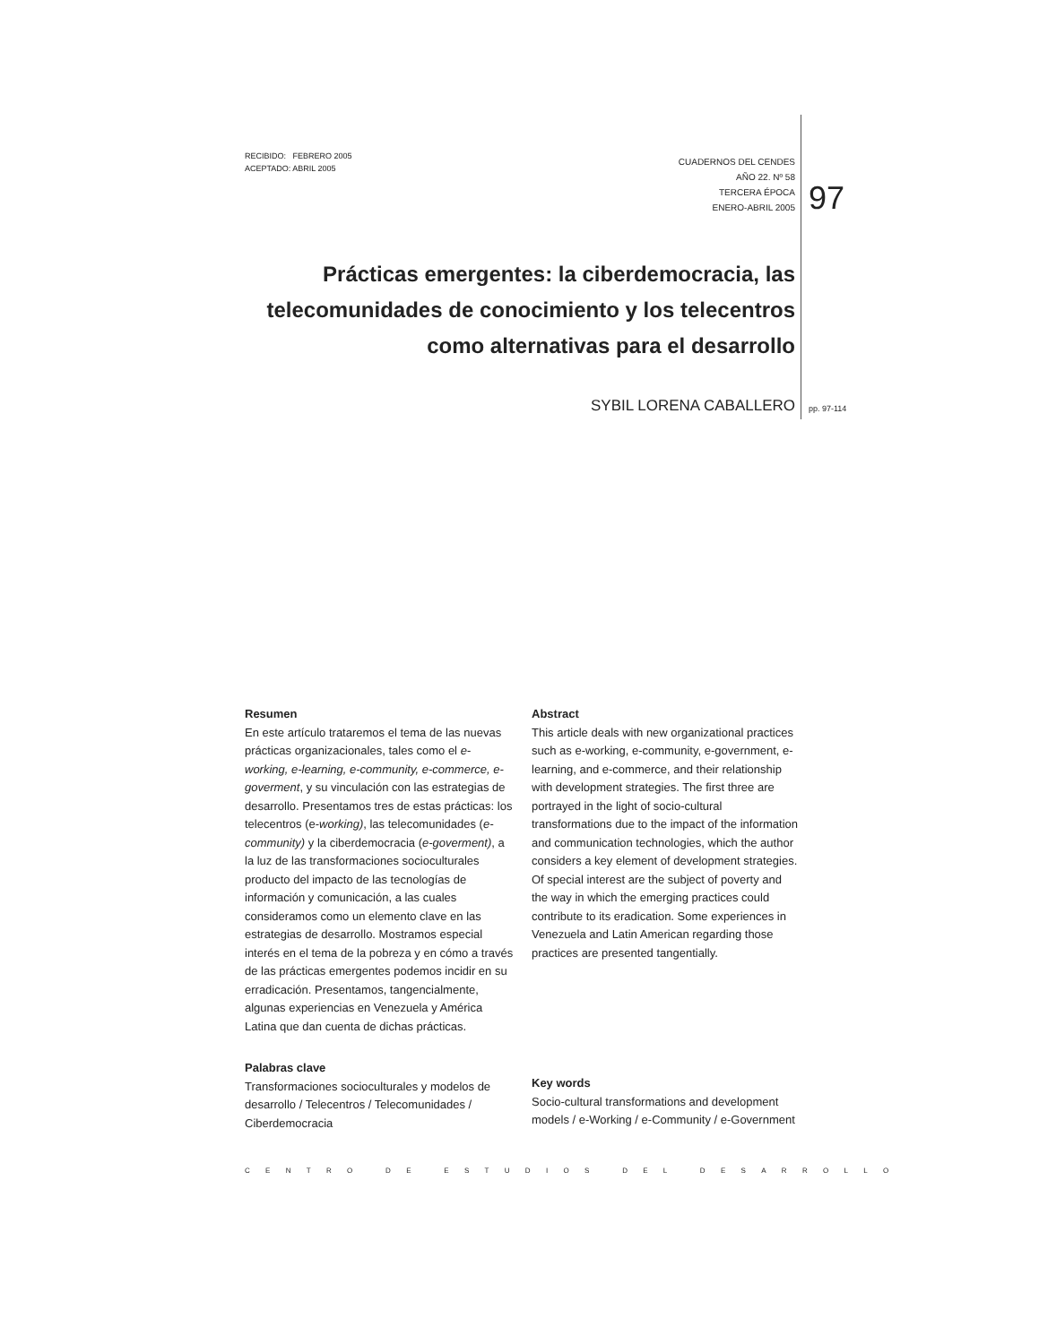RECIBIDO: FEBRERO 2005
ACEPTADO: ABRIL 2005
CUADERNOS DEL CENDES
AÑO 22. Nº 58
TERCERA ÉPOCA
ENERO-ABRIL 2005
97
Prácticas emergentes: la ciberdemocracia, las telecomunidades de conocimiento y los telecentros como alternativas para el desarrollo
SYBIL LORENA CABALLERO pp. 97-114
Resumen
En este artículo trataremos el tema de las nuevas prácticas organizacionales, tales como el e-working, e-learning, e-community, e-commerce, e-goverment, y su vinculación con las estrategias de desarrollo. Presentamos tres de estas prácticas: los telecentros (e-working), las telecomunidades (e-community) y la ciberdemocracia (e-goverment), a la luz de las transformaciones socioculturales producto del impacto de las tecnologías de información y comunicación, a las cuales consideramos como un elemento clave en las estrategias de desarrollo. Mostramos especial interés en el tema de la pobreza y en cómo a través de las prácticas emergentes podemos incidir en su erradicación. Presentamos, tangencialmente, algunas experiencias en Venezuela y América Latina que dan cuenta de dichas prácticas.
Palabras clave
Transformaciones socioculturales y modelos de desarrollo / Telecentros / Telecomunidades / Ciberdemocracia
Abstract
This article deals with new organizational practices such as e-working, e-community, e-government, e-learning, and e-commerce, and their relationship with development strategies. The first three are portrayed in the light of socio-cultural transformations due to the impact of the information and communication technologies, which the author considers a key element of development strategies. Of special interest are the subject of poverty and the way in which the emerging practices could contribute to its eradication. Some experiences in Venezuela and Latin American regarding those practices are presented tangentially.
Key words
Socio-cultural transformations and development models / e-Working / e-Community / e-Government
CENTRO DE ESTUDIOS DEL DESARROLLO